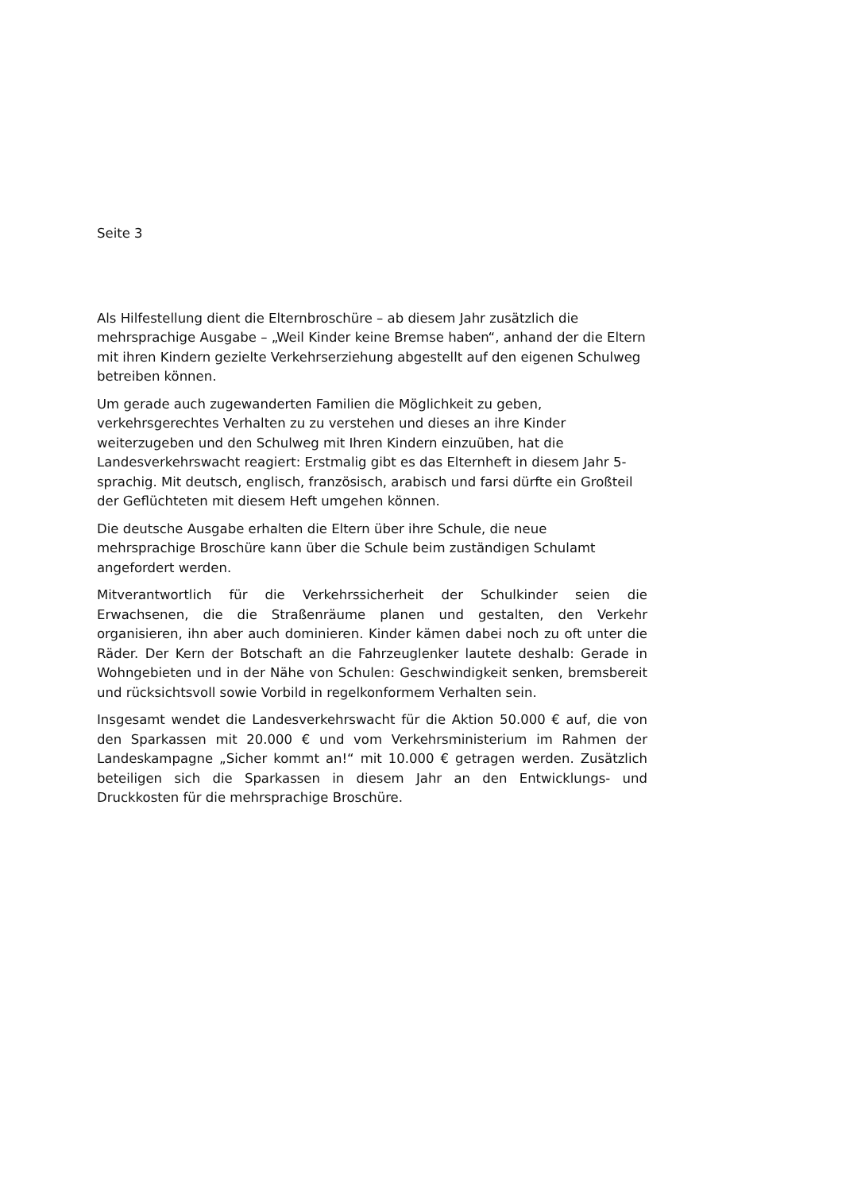Seite 3
Als Hilfestellung dient die Elternbroschüre – ab diesem Jahr zusätzlich die mehrsprachige Ausgabe – „Weil Kinder keine Bremse haben“, anhand der die Eltern mit ihren Kindern gezielte Verkehrserziehung abgestellt auf den eigenen Schulweg betreiben können.
Um gerade auch zugewanderten Familien die Möglichkeit zu geben, verkehrsgerechtes Verhalten zu zu verstehen und dieses an ihre Kinder weiterzugeben und den Schulweg mit Ihren Kindern einzuüben, hat die Landesverkehrswacht reagiert: Erstmalig gibt es das Elternheft in diesem Jahr 5-sprachig. Mit deutsch, englisch, französisch, arabisch und farsi dürfte ein Großteil der Geflüchteten mit diesem Heft umgehen können.
Die deutsche Ausgabe erhalten die Eltern über ihre Schule, die neue mehrsprachige Broschüre kann über die Schule beim zuständigen Schulamt angefordert werden.
Mitverantwortlich für die Verkehrssicherheit der Schulkinder seien die Erwachsenen, die die Straßenräume planen und gestalten, den Verkehr organisieren, ihn aber auch dominieren. Kinder kämen dabei noch zu oft unter die Räder. Der Kern der Botschaft an die Fahrzeuglenker lautete deshalb: Gerade in Wohngebieten und in der Nähe von Schulen: Geschwindigkeit senken, bremsbereit und rücksichtsvoll sowie Vorbild in regelkonformem Verhalten sein.
Insgesamt wendet die Landesverkehrswacht für die Aktion 50.000 € auf, die von den Sparkassen mit 20.000 € und vom Verkehrsministerium im Rahmen der Landeskampagne „Sicher kommt an!“ mit 10.000 € getragen werden. Zusätzlich beteiligen sich die Sparkassen in diesem Jahr an den Entwicklungs- und Druckkosten für die mehrsprachige Broschüre.